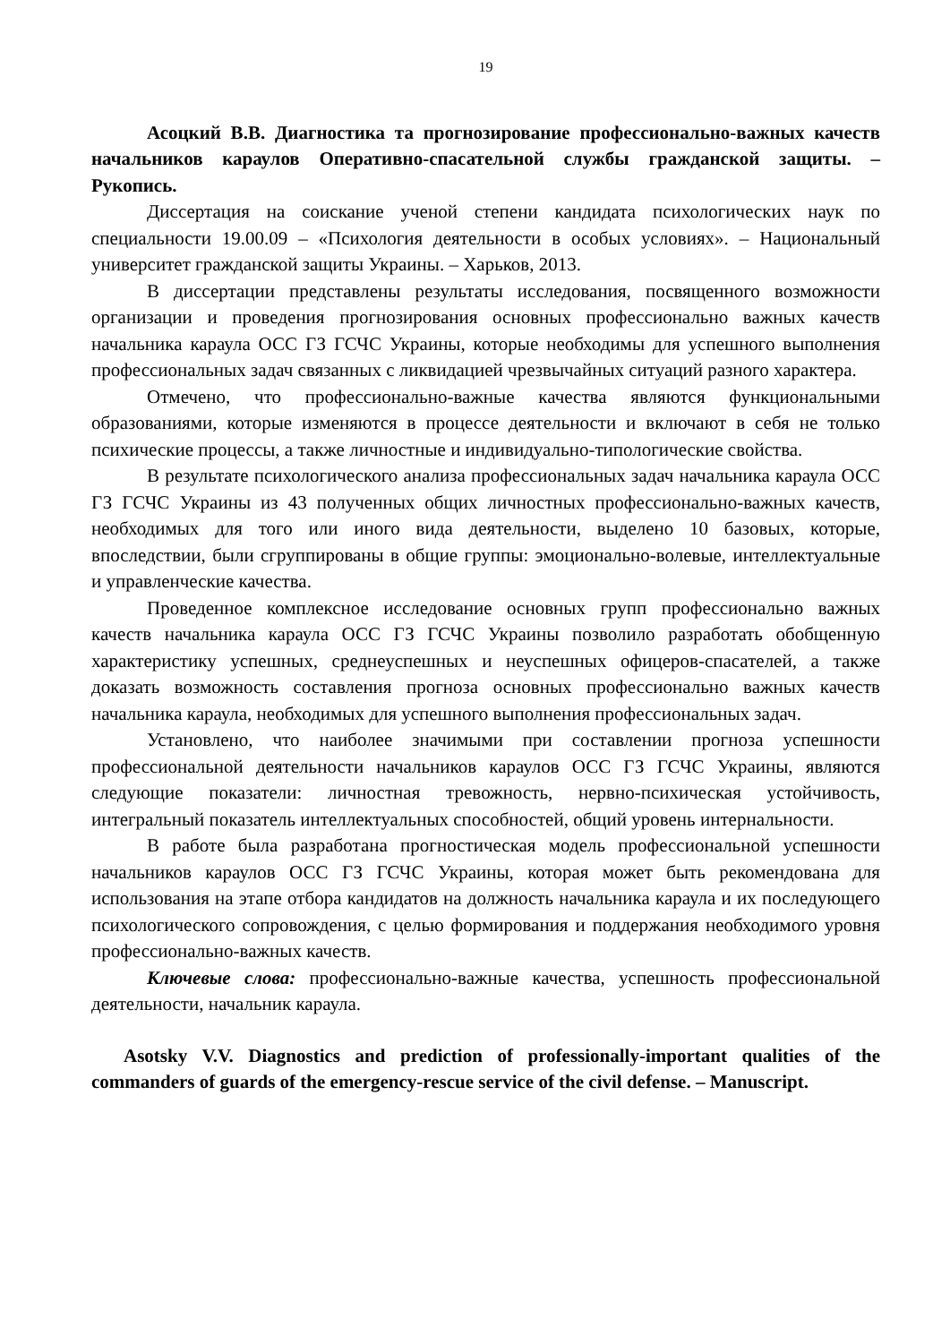19
Асоцкий В.В. Диагностика та прогнозирование профессионально-важных качеств начальников караулов Оперативно-спасательной службы гражданской защиты. – Рукопись.
Диссертация на соискание ученой степени кандидата психологических наук по специальности 19.00.09 – «Психология деятельности в особых условиях». – Национальный университет гражданской защиты Украины. – Харьков, 2013.
В диссертации представлены результаты исследования, посвященного возможности организации и проведения прогнозирования основных профессионально важных качеств начальника караула ОСС ГЗ ГСЧС Украины, которые необходимы для успешного выполнения профессиональных задач связанных с ликвидацией чрезвычайных ситуаций разного характера.
Отмечено, что профессионально-важные качества являются функциональными образованиями, которые изменяются в процессе деятельности и включают в себя не только психические процессы, а также личностные и индивидуально-типологические свойства.
В результате психологического анализа профессиональных задач начальника караула ОСС ГЗ ГСЧС Украины из 43 полученных общих личностных профессионально-важных качеств, необходимых для того или иного вида деятельности, выделено 10 базовых, которые, впоследствии, были сгруппированы в общие группы: эмоционально-волевые, интеллектуальные и управленческие качества.
Проведенное комплексное исследование основных групп профессионально важных качеств начальника караула ОСС ГЗ ГСЧС Украины позволило разработать обобщенную характеристику успешных, среднеуспешных и неуспешных офицеров-спасателей, а также доказать возможность составления прогноза основных профессионально важных качеств начальника караула, необходимых для успешного выполнения профессиональных задач.
Установлено, что наиболее значимыми при составлении прогноза успешности профессиональной деятельности начальников караулов ОСС ГЗ ГСЧС Украины, являются следующие показатели: личностная тревожность, нервно-психическая устойчивость, интегральный показатель интеллектуальных способностей, общий уровень интернальности.
В работе была разработана прогностическая модель профессиональной успешности начальников караулов ОСС ГЗ ГСЧС Украины, которая может быть рекомендована для использования на этапе отбора кандидатов на должность начальника караула и их последующего психологического сопровождения, с целью формирования и поддержания необходимого уровня профессионально-важных качеств.
Ключевые слова: профессионально-важные качества, успешность профессиональной деятельности, начальник караула.
Asotsky V.V. Diagnostics and prediction of professionally-important qualities of the commanders of guards of the emergency-rescue service of the civil defense. – Manuscript.